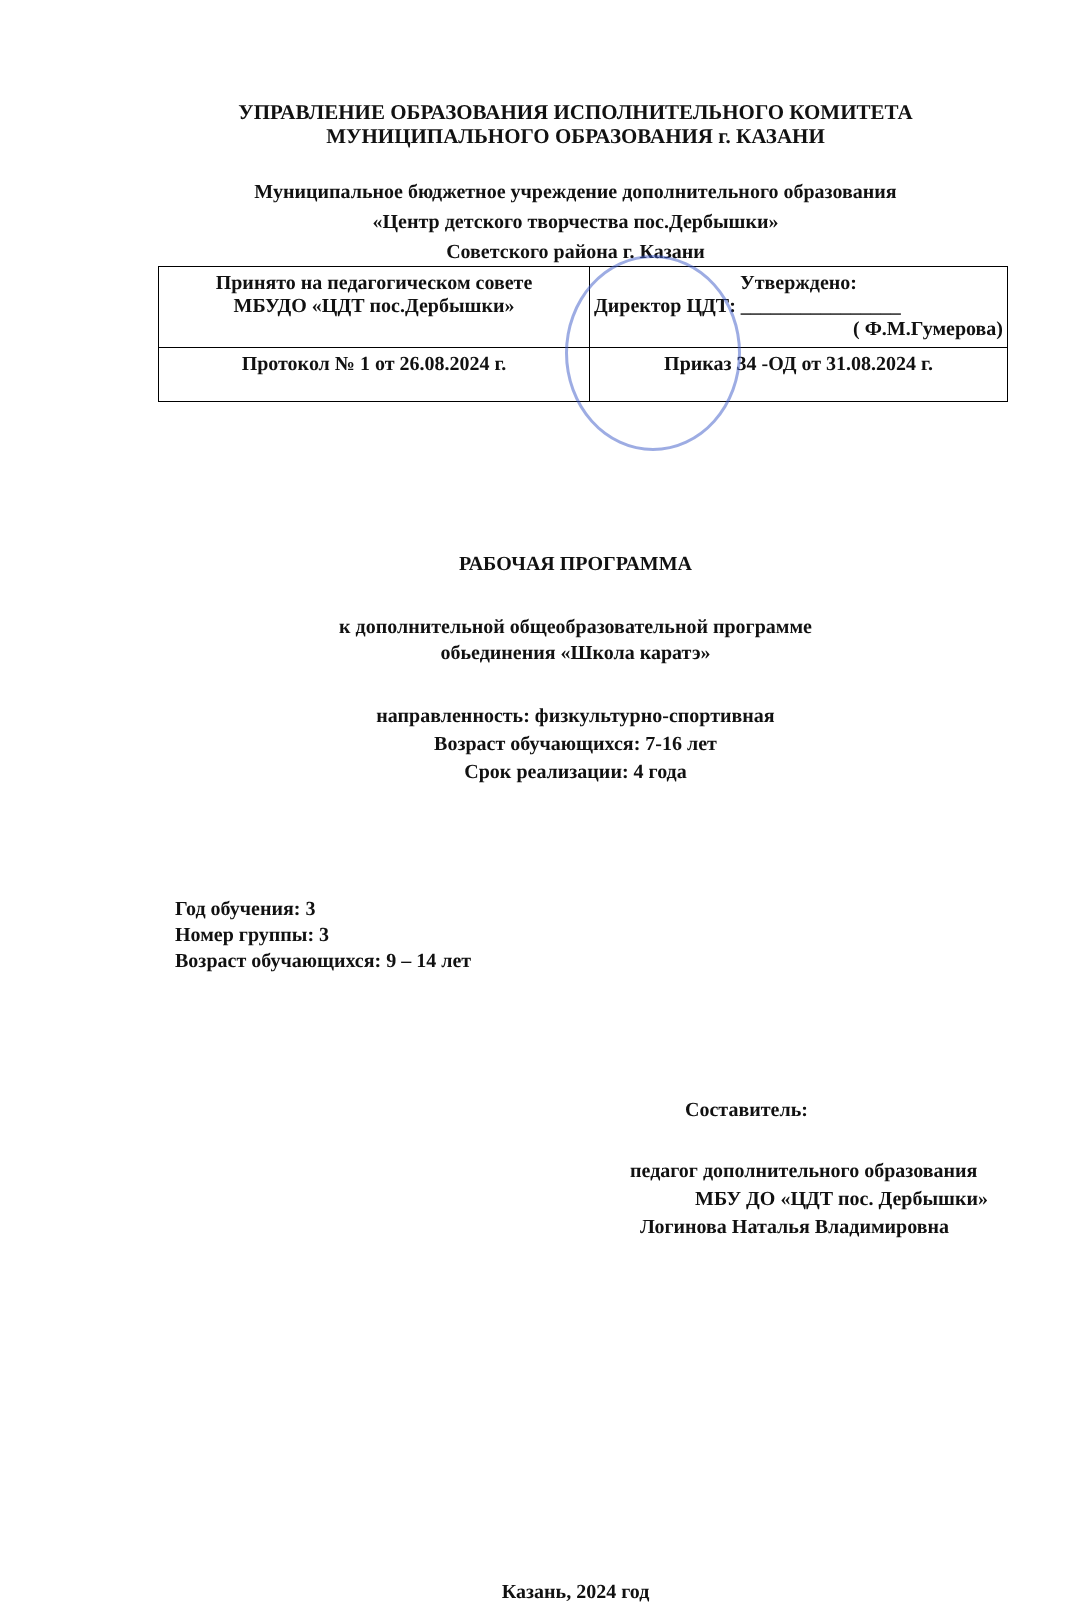УПРАВЛЕНИЕ ОБРАЗОВАНИЯ ИСПОЛНИТЕЛЬНОГО КОМИТЕТА
МУНИЦИПАЛЬНОГО ОБРАЗОВАНИЯ г. КАЗАНИ
Муниципальное бюджетное учреждение дополнительного образования
«Центр детского творчества пос.Дербышки»
Советского района г. Казани
| Принято на педагогическом совете МБУДО «ЦДТ пос.Дербышки» | Утверждено: Директор ЦДТ: ________________ ( Ф.М.Гумерова) |
| Протокол № 1 от 26.08.2024 г. | Приказ 34 -ОД от 31.08.2024 г. |
РАБОЧАЯ ПРОГРАММА
к дополнительной общеобразовательной программе
обьединения «Школа каратэ»
направленность: физкультурно-спортивная
Возраст обучающихся: 7-16 лет
Срок реализации: 4 года
Год обучения: 3
Номер группы: 3
Возраст обучающихся: 9 – 14 лет
Составитель:
педагог дополнительного образования
МБУ ДО «ЦДТ пос. Дербышки»
Логинова Наталья Владимировна
Казань, 2024 год